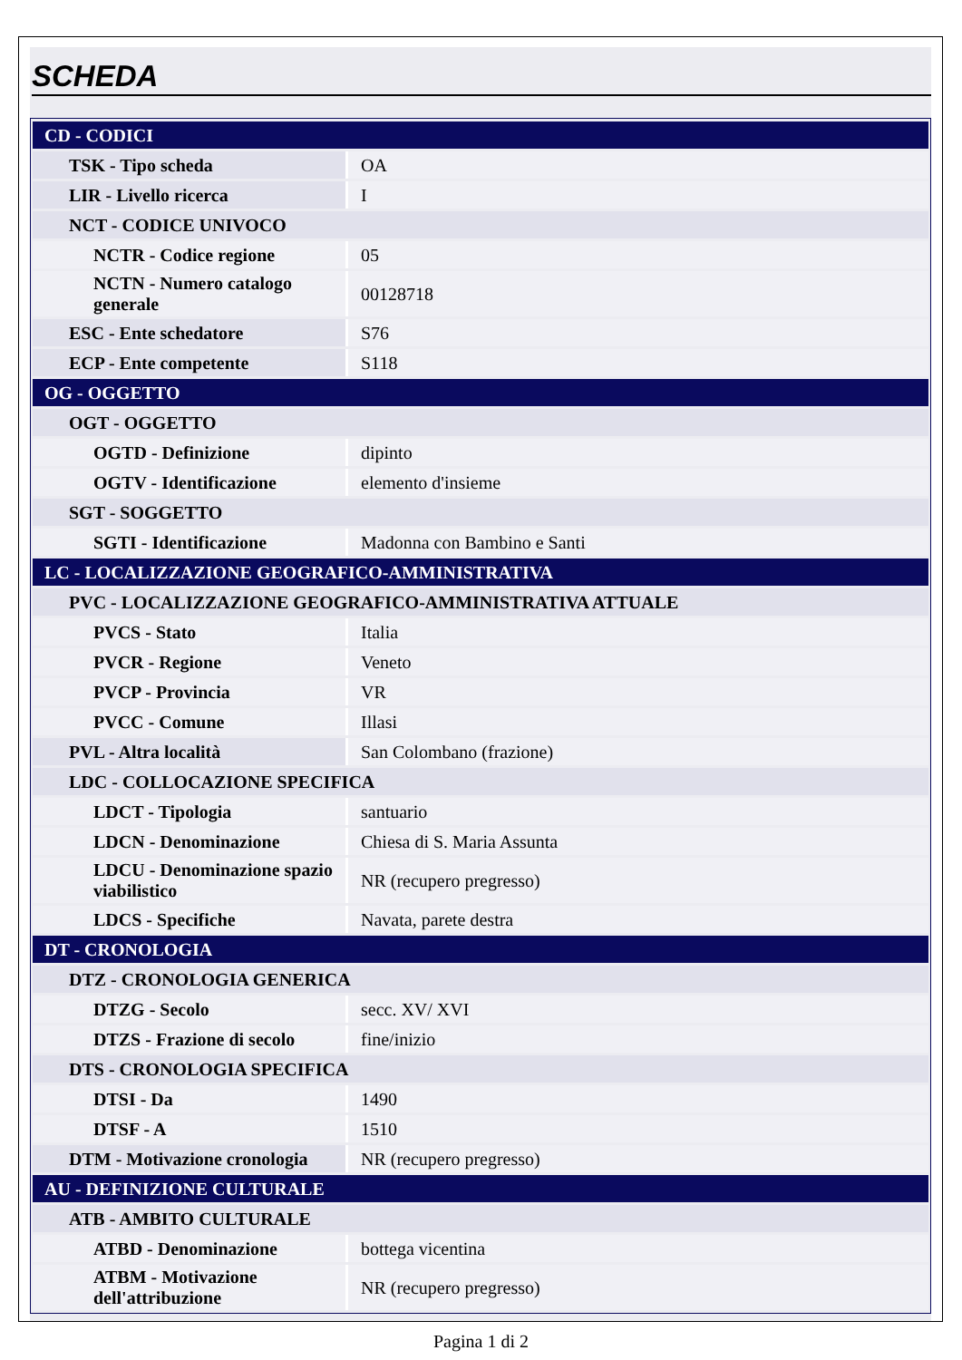SCHEDA
| CD - CODICI | |
| TSK - Tipo scheda | OA |
| LIR - Livello ricerca | I |
| NCT - CODICE UNIVOCO | |
| NCTR - Codice regione | 05 |
| NCTN - Numero catalogo generale | 00128718 |
| ESC - Ente schedatore | S76 |
| ECP - Ente competente | S118 |
| OG - OGGETTO | |
| OGT - OGGETTO | |
| OGTD - Definizione | dipinto |
| OGTV - Identificazione | elemento d'insieme |
| SGT - SOGGETTO | |
| SGTI - Identificazione | Madonna con Bambino e Santi |
| LC - LOCALIZZAZIONE GEOGRAFICO-AMMINISTRATIVA | |
| PVC - LOCALIZZAZIONE GEOGRAFICO-AMMINISTRATIVA ATTUALE | |
| PVCS - Stato | Italia |
| PVCR - Regione | Veneto |
| PVCP - Provincia | VR |
| PVCC - Comune | Illasi |
| PVL - Altra località | San Colombano (frazione) |
| LDC - COLLOCAZIONE SPECIFICA | |
| LDCT - Tipologia | santuario |
| LDCN - Denominazione | Chiesa di S. Maria Assunta |
| LDCU - Denominazione spazio viabilistico | NR (recupero pregresso) |
| LDCS - Specifiche | Navata, parete destra |
| DT - CRONOLOGIA | |
| DTZ - CRONOLOGIA GENERICA | |
| DTZG - Secolo | secc. XV/ XVI |
| DTZS - Frazione di secolo | fine/inizio |
| DTS - CRONOLOGIA SPECIFICA | |
| DTSI - Da | 1490 |
| DTSF - A | 1510 |
| DTM - Motivazione cronologia | NR (recupero pregresso) |
| AU - DEFINIZIONE CULTURALE | |
| ATB - AMBITO CULTURALE | |
| ATBD - Denominazione | bottega vicentina |
| ATBM - Motivazione dell'attribuzione | NR (recupero pregresso) |
Pagina 1 di 2